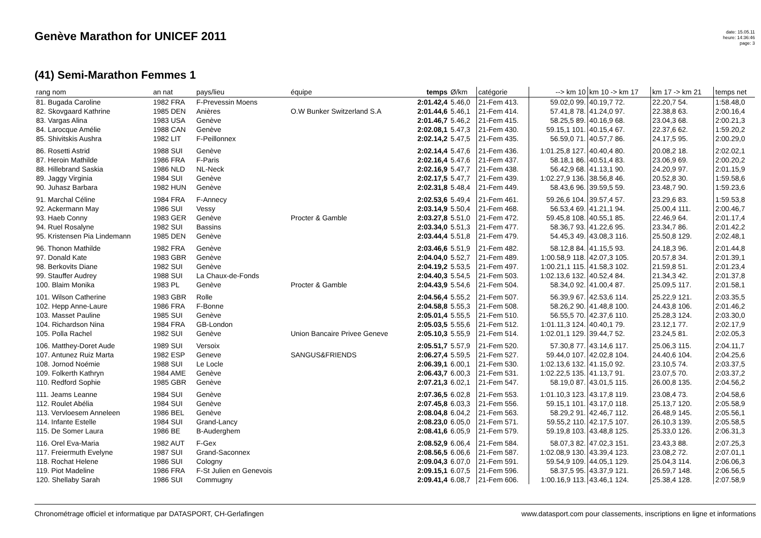Genève Marathon for UNICEF 2011
date: 15.05.11
heure: 14:36:46
page: 3
(41) Semi-Marathon Femmes 1
| rang nom | an nat | pays/lieu | équipe | temps | Ø/km | catégorie | --> km 10 | km 10 -> km 17 | km 17 -> km 21 | temps net |
| --- | --- | --- | --- | --- | --- | --- | --- | --- | --- | --- |
| 81. Bugada Caroline | 1982 FRA | F-Prevessin Moens | | 2:01.42,4 | 5.46,0 | 21-Fem 413. | 59.02,0 99. | 40.19,7 72. | 22.20,7 54. | 1:58.48,0 |
| 82. Skovgaard Kathrine | 1985 DEN | Anières | O.W Bunker Switzerland S.A | 2:01.44,6 | 5.46,1 | 21-Fem 414. | 57.41,8 78. | 41.24,0 97. | 22.38,8 63. | 2:00.16,4 |
| 83. Vargas Alina | 1983 USA | Genève | | 2:01.46,7 | 5.46,2 | 21-Fem 415. | 58.25,5 89. | 40.16,9 68. | 23.04,3 68. | 2:00.21,3 |
| 84. Larocque Amélie | 1988 CAN | Genève | | 2:02.08,1 | 5.47,3 | 21-Fem 430. | 59.15,1 101. | 40.15,4 67. | 22.37,6 62. | 1:59.20,2 |
| 85. Shivitskis Aushra | 1982 LIT | F-Peillonnex | | 2:02.14,2 | 5.47,5 | 21-Fem 435. | 56.59,0 71. | 40.57,7 86. | 24.17,5 95. | 2:00.29,0 |
| 86. Rosetti Astrid | 1988 SUI | Genève | | 2:02.14,4 | 5.47,6 | 21-Fem 436. | 1:01.25,8 127. | 40.40,4 80. | 20.08,2 18. | 2:02.02,1 |
| 87. Heroin Mathilde | 1986 FRA | F-Paris | | 2:02.16,4 | 5.47,6 | 21-Fem 437. | 58.18,1 86. | 40.51,4 83. | 23.06,9 69. | 2:00.20,2 |
| 88. Hillebrand Saskia | 1986 NLD | NL-Neck | | 2:02.16,9 | 5.47,7 | 21-Fem 438. | 56.42,9 68. | 41.13,1 90. | 24.20,9 97. | 2:01.15,9 |
| 89. Jaggy Virginia | 1984 SUI | Genève | | 2:02.17,5 | 5.47,7 | 21-Fem 439. | 1:02.27,9 136. | 38.56,8 46. | 20.52,8 30. | 1:59.58,6 |
| 90. Juhasz Barbara | 1982 HUN | Genève | | 2:02.31,8 | 5.48,4 | 21-Fem 449. | 58.43,6 96. | 39.59,5 59. | 23.48,7 90. | 1:59.23,6 |
| 91. Marchal Céline | 1984 FRA | F-Annecy | | 2:02.53,6 | 5.49,4 | 21-Fem 461. | 59.26,6 104. | 39.57,4 57. | 23.29,6 83. | 1:59.53,8 |
| 92. Ackermann May | 1986 SUI | Vessy | | 2:03.14,9 | 5.50,4 | 21-Fem 468. | 56.53,4 69. | 41.21,1 94. | 25.00,4 111. | 2:00.46,7 |
| 93. Haeb Conny | 1983 GER | Genève | Procter & Gamble | 2:03.27,8 | 5.51,0 | 21-Fem 472. | 59.45,8 108. | 40.55,1 85. | 22.46,9 64. | 2:01.17,4 |
| 94. Ruel Rosalyne | 1982 SUI | Bassins | | 2:03.34,0 | 5.51,3 | 21-Fem 477. | 58.36,7 93. | 41.22,6 95. | 23.34,7 86. | 2:01.42,2 |
| 95. Kristensen Pia Lindemann | 1985 DEN | Genève | | 2:03.44,4 | 5.51,8 | 21-Fem 479. | 54.45,3 49. | 43.08,3 116. | 25.50,8 129. | 2:02.48,1 |
| 96. Thonon Mathilde | 1982 FRA | Genève | | 2:03.46,6 | 5.51,9 | 21-Fem 482. | 58.12,8 84. | 41.15,5 93. | 24.18,3 96. | 2:01.44,8 |
| 97. Donald Kate | 1983 GBR | Genève | | 2:04.04,0 | 5.52,7 | 21-Fem 489. | 1:00.58,9 118. | 42.07,3 105. | 20.57,8 34. | 2:01.39,1 |
| 98. Berkovits Diane | 1982 SUI | Genève | | 2:04.19,2 | 5.53,5 | 21-Fem 497. | 1:00.21,1 115. | 41.58,3 102. | 21.59,8 51. | 2:01.23,4 |
| 99. Stauffer Audrey | 1988 SUI | La Chaux-de-Fonds | | 2:04.40,3 | 5.54,5 | 21-Fem 503. | 1:02.13,6 132. | 40.52,4 84. | 21.34,3 42. | 2:01.37,8 |
| 100. Blaim Monika | 1983 PL | Genève | Procter & Gamble | 2:04.43,9 | 5.54,6 | 21-Fem 504. | 58.34,0 92. | 41.00,4 87. | 25.09,5 117. | 2:01.58,1 |
| 101. Wilson Catherine | 1983 GBR | Rolle | | 2:04.56,4 | 5.55,2 | 21-Fem 507. | 56.39,9 67. | 42.53,6 114. | 25.22,9 121. | 2:03.35,5 |
| 102. Hepp Anne-Laure | 1986 FRA | F-Bonne | | 2:04.58,8 | 5.55,3 | 21-Fem 508. | 58.26,2 90. | 41.48,8 100. | 24.43,8 106. | 2:01.46,2 |
| 103. Masset Pauline | 1985 SUI | Genève | | 2:05.01,4 | 5.55,5 | 21-Fem 510. | 56.55,5 70. | 42.37,6 110. | 25.28,3 124. | 2:03.30,0 |
| 104. Richardson Nina | 1984 FRA | GB-London | | 2:05.03,5 | 5.55,6 | 21-Fem 512. | 1:01.11,3 124. | 40.40,1 79. | 23.12,1 77. | 2:02.17,9 |
| 105. Polla Rachel | 1982 SUI | Genève | Union Bancaire Privee Geneve | 2:05.10,3 | 5.55,9 | 21-Fem 514. | 1:02.01,1 129. | 39.44,7 52. | 23.24,5 81. | 2:02.05,3 |
| 106. Matthey-Doret Aude | 1989 SUI | Versoix | | 2:05.51,7 | 5.57,9 | 21-Fem 520. | 57.30,8 77. | 43.14,6 117. | 25.06,3 115. | 2:04.11,7 |
| 107. Antunez Ruiz Marta | 1982 ESP | Geneve | SANGUS&FRIENDS | 2:06.27,4 | 5.59,5 | 21-Fem 527. | 59.44,0 107. | 42.02,8 104. | 24.40,6 104. | 2:04.25,6 |
| 108. Jornod Noémie | 1988 SUI | Le Locle | | 2:06.39,1 | 6.00,1 | 21-Fem 530. | 1:02.13,6 132. | 41.15,0 92. | 23.10,5 74. | 2:03.37,5 |
| 109. Folkerth Kathryn | 1984 AME | Genève | | 2:06.43,7 | 6.00,3 | 21-Fem 531. | 1:02.22,5 135. | 41.13,7 91. | 23.07,5 70. | 2:03.37,2 |
| 110. Redford Sophie | 1985 GBR | Genève | | 2:07.21,3 | 6.02,1 | 21-Fem 547. | 58.19,0 87. | 43.01,5 115. | 26.00,8 135. | 2:04.56,2 |
| 111. Jeams Leanne | 1984 SUI | Genève | | 2:07.36,5 | 6.02,8 | 21-Fem 553. | 1:01.10,3 123. | 43.17,8 119. | 23.08,4 73. | 2:04.58,6 |
| 112. Roulet Abélia | 1984 SUI | Genève | | 2:07.45,8 | 6.03,3 | 21-Fem 556. | 59.15,1 101. | 43.17,0 118. | 25.13,7 120. | 2:05.58,9 |
| 113. Vervloesem Anneleen | 1986 BEL | Genève | | 2:08.04,8 | 6.04,2 | 21-Fem 563. | 58.29,2 91. | 42.46,7 112. | 26.48,9 145. | 2:05.56,1 |
| 114. Infante Estelle | 1984 SUI | Grand-Lancy | | 2:08.23,0 | 6.05,0 | 21-Fem 571. | 59.55,2 110. | 42.17,5 107. | 26.10,3 139. | 2:05.58,5 |
| 115. De Somer Laura | 1986 BE | B-Auderghem | | 2:08.41,6 | 6.05,9 | 21-Fem 579. | 59.19,8 103. | 43.48,8 125. | 25.33,0 126. | 2:06.31,3 |
| 116. Orel Eva-Maria | 1982 AUT | F-Gex | | 2:08.52,9 | 6.06,4 | 21-Fem 584. | 58.07,3 82. | 47.02,3 151. | 23.43,3 88. | 2:07.25,3 |
| 117. Freiermuth Evelyne | 1987 SUI | Grand-Saconnex | | 2:08.56,5 | 6.06,6 | 21-Fem 587. | 1:02.08,9 130. | 43.39,4 123. | 23.08,2 72. | 2:07.01,1 |
| 118. Rochat Helene | 1986 SUI | Cologny | | 2:09.04,3 | 6.07,0 | 21-Fem 591. | 59.54,9 109. | 44.05,1 129. | 25.04,3 114. | 2:06.06,3 |
| 119. Piot Madeline | 1986 FRA | F-St Julien en Genevois | | 2:09.15,1 | 6.07,5 | 21-Fem 596. | 58.37,5 95. | 43.37,9 121. | 26.59,7 148. | 2:06.56,5 |
| 120. Shellaby Sarah | 1986 SUI | Commugny | | 2:09.41,4 | 6.08,7 | 21-Fem 606. | 1:00.16,9 113. | 43.46,1 124. | 25.38,4 128. | 2:07.58,9 |
Chronométrage officiel et informatique par DATASPORT, CH-Gerlafingen www.datasport.com pour classements, inscriptions en ligne et informations